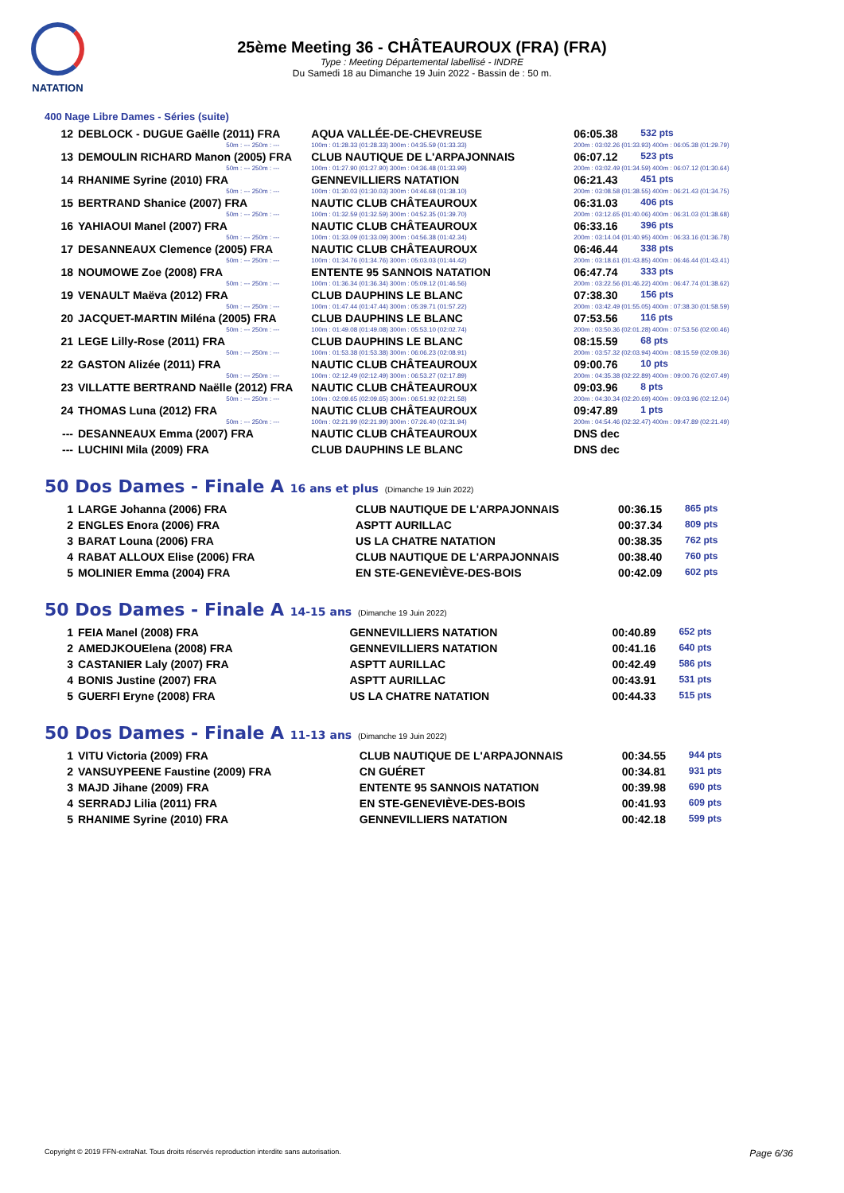NATATION
25ème Meeting 36 - CHÂTEAUROUX (FRA) (FRA)
Type : Meeting Départemental labellisé - INDRE
Du Samedi 18 au Dimanche 19 Juin 2022 - Bassin de : 50 m.
400 Nage Libre Dames - Séries (suite)
| 12 | DEBLOCK - DUGUE Gaëlle (2011) FRA | AQUA VALLÉE-DE-CHEVREUSE | 06:05.38 | 532 pts |
| | 50m : --- 250m : --- | 100m : 01:28.33 (01:28.33) 300m : 04:35.59 (01:33.33) | 200m : 03:02.26 (01:33.93) 400m : 06:05.38 (01:29.79) | |
| 13 | DEMOULIN RICHARD Manon (2005) FRA | CLUB NAUTIQUE DE L'ARPAJONNAIS | 06:07.12 | 523 pts |
| | 50m : --- 250m : --- | 100m : 01:27.90 (01:27.90) 300m : 04:36.48 (01:33.99) | 200m : 03:02.49 (01:34.59) 400m : 06:07.12 (01:30.64) | |
| 14 | RHANIME Syrine (2010) FRA | GENNEVILLIERS NATATION | 06:21.43 | 451 pts |
| | 50m : --- 250m : --- | 100m : 01:30.03 (01:30.03) 300m : 04:46.68 (01:38.10) | 200m : 03:08.58 (01:38.55) 400m : 06:21.43 (01:34.75) | |
| 15 | BERTRAND Shanice (2007) FRA | NAUTIC CLUB CHÂTEAUROUX | 06:31.03 | 406 pts |
| | 50m : --- 250m : --- | 100m : 01:32.59 (01:32.59) 300m : 04:52.35 (01:39.70) | 200m : 03:12.65 (01:40.06) 400m : 06:31.03 (01:38.68) | |
| 16 | YAHIAOUI Manel (2007) FRA | NAUTIC CLUB CHÂTEAUROUX | 06:33.16 | 396 pts |
| | 50m : --- 250m : --- | 100m : 01:33.09 (01:33.09) 300m : 04:56.38 (01:42.34) | 200m : 03:14.04 (01:40.95) 400m : 06:33.16 (01:36.78) | |
| 17 | DESANNEAUX Clemence (2005) FRA | NAUTIC CLUB CHÂTEAUROUX | 06:46.44 | 338 pts |
| | 50m : --- 250m : --- | 100m : 01:34.76 (01:34.76) 300m : 05:03.03 (01:44.42) | 200m : 03:18.61 (01:43.85) 400m : 06:46.44 (01:43.41) | |
| 18 | NOUMOWE Zoe (2008) FRA | ENTENTE 95 SANNOIS NATATION | 06:47.74 | 333 pts |
| | 50m : --- 250m : --- | 100m : 01:36.34 (01:36.34) 300m : 05:09.12 (01:46.56) | 200m : 03:22.56 (01:46.22) 400m : 06:47.74 (01:38.62) | |
| 19 | VENAULT Maëva (2012) FRA | CLUB DAUPHINS LE BLANC | 07:38.30 | 156 pts |
| | 50m : --- 250m : --- | 100m : 01:47.44 (01:47.44) 300m : 05:39.71 (01:57.22) | 200m : 03:42.49 (01:55.05) 400m : 07:38.30 (01:58.59) | |
| 20 | JACQUET-MARTIN Miléna (2005) FRA | CLUB DAUPHINS LE BLANC | 07:53.56 | 116 pts |
| | 50m : --- 250m : --- | 100m : 01:49.08 (01:49.08) 300m : 05:53.10 (02:02.74) | 200m : 03:50.36 (02:01.28) 400m : 07:53.56 (02:00.46) | |
| 21 | LEGE Lilly-Rose (2011) FRA | CLUB DAUPHINS LE BLANC | 08:15.59 | 68 pts |
| | 50m : --- 250m : --- | 100m : 01:53.38 (01:53.38) 300m : 06:06.23 (02:08.91) | 200m : 03:57.32 (02:03.94) 400m : 08:15.59 (02:09.36) | |
| 22 | GASTON Alizée (2011) FRA | NAUTIC CLUB CHÂTEAUROUX | 09:00.76 | 10 pts |
| | 50m : --- 250m : --- | 100m : 02:12.49 (02:12.49) 300m : 06:53.27 (02:17.89) | 200m : 04:35.38 (02:22.89) 400m : 09:00.76 (02:07.49) | |
| 23 | VILLATTE BERTRAND Naëlle (2012) FRA | NAUTIC CLUB CHÂTEAUROUX | 09:03.96 | 8 pts |
| | 50m : --- 250m : --- | 100m : 02:09.65 (02:09.65) 300m : 06:51.92 (02:21.58) | 200m : 04:30.34 (02:20.69) 400m : 09:03.96 (02:12.04) | |
| 24 | THOMAS Luna (2012) FRA | NAUTIC CLUB CHÂTEAUROUX | 09:47.89 | 1 pts |
| | 50m : --- 250m : --- | 100m : 02:21.99 (02:21.99) 300m : 07:26.40 (02:31.94) | 200m : 04:54.46 (02:32.47) 400m : 09:47.89 (02:21.49) | |
| --- | DESANNEAUX Emma (2007) FRA | NAUTIC CLUB CHÂTEAUROUX | DNS dec | |
| --- | LUCHINI Mila (2009) FRA | CLUB DAUPHINS LE BLANC | DNS dec | |
50 Dos Dames - Finale A 16 ans et plus (Dimanche 19 Juin 2022)
| 1 | LARGE Johanna (2006) FRA | CLUB NAUTIQUE DE L'ARPAJONNAIS | 00:36.15 | 865 pts |
| 2 | ENGLES Enora (2006) FRA | ASPTT AURILLAC | 00:37.34 | 809 pts |
| 3 | BARAT Louna (2006) FRA | US LA CHATRE NATATION | 00:38.35 | 762 pts |
| 4 | RABAT ALLOUX Elise (2006) FRA | CLUB NAUTIQUE DE L'ARPAJONNAIS | 00:38.40 | 760 pts |
| 5 | MOLINIER Emma (2004) FRA | EN STE-GENEVIÈVE-DES-BOIS | 00:42.09 | 602 pts |
50 Dos Dames - Finale A 14-15 ans (Dimanche 19 Juin 2022)
| 1 | FEIA Manel (2008) FRA | GENNEVILLIERS NATATION | 00:40.89 | 652 pts |
| 2 | AMEDJKOUElena (2008) FRA | GENNEVILLIERS NATATION | 00:41.16 | 640 pts |
| 3 | CASTANIER Laly (2007) FRA | ASPTT AURILLAC | 00:42.49 | 586 pts |
| 4 | BONIS Justine (2007) FRA | ASPTT AURILLAC | 00:43.91 | 531 pts |
| 5 | GUERFI Eryne (2008) FRA | US LA CHATRE NATATION | 00:44.33 | 515 pts |
50 Dos Dames - Finale A 11-13 ans (Dimanche 19 Juin 2022)
| 1 | VITU Victoria (2009) FRA | CLUB NAUTIQUE DE L'ARPAJONNAIS | 00:34.55 | 944 pts |
| 2 | VANSUYPEENE Faustine (2009) FRA | CN GUÉRET | 00:34.81 | 931 pts |
| 3 | MAJD Jihane (2009) FRA | ENTENTE 95 SANNOIS NATATION | 00:39.98 | 690 pts |
| 4 | SERRADJ Lilia (2011) FRA | EN STE-GENEVIÈVE-DES-BOIS | 00:41.93 | 609 pts |
| 5 | RHANIME Syrine (2010) FRA | GENNEVILLIERS NATATION | 00:42.18 | 599 pts |
Copyright © 2019 FFN-extraNat. Tous droits réservés reproduction interdite sans autorisation. Page 6/36